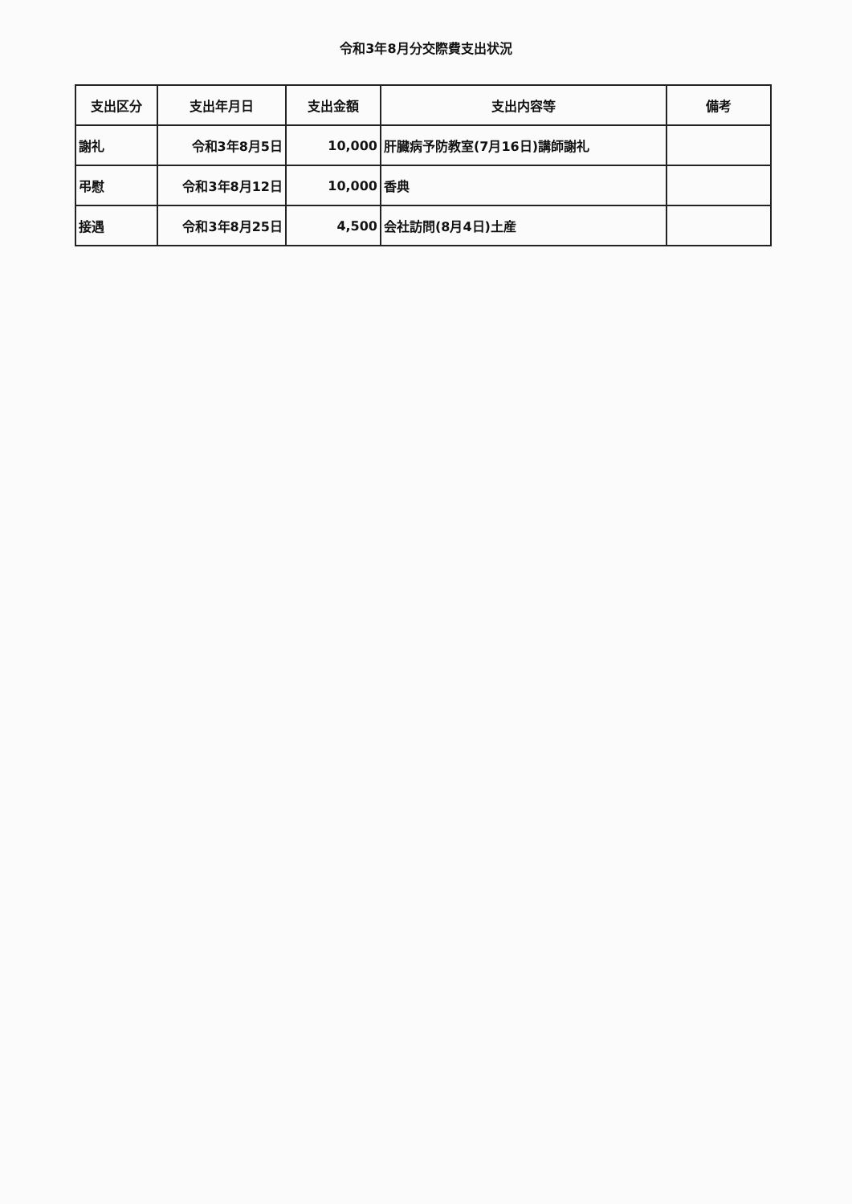令和3年8月分交際費支出状況
| 支出区分 | 支出年月日 | 支出金額 | 支出内容等 | 備考 |
| --- | --- | --- | --- | --- |
| 謝礼 | 令和3年8月5日 | 10,000 | 肝臓病予防教室(7月16日)講師謝礼 | |
| 弔慰 | 令和3年8月12日 | 10,000 | 香典 | |
| 接遇 | 令和3年8月25日 | 4,500 | 会社訪問(8月4日)土産 | |